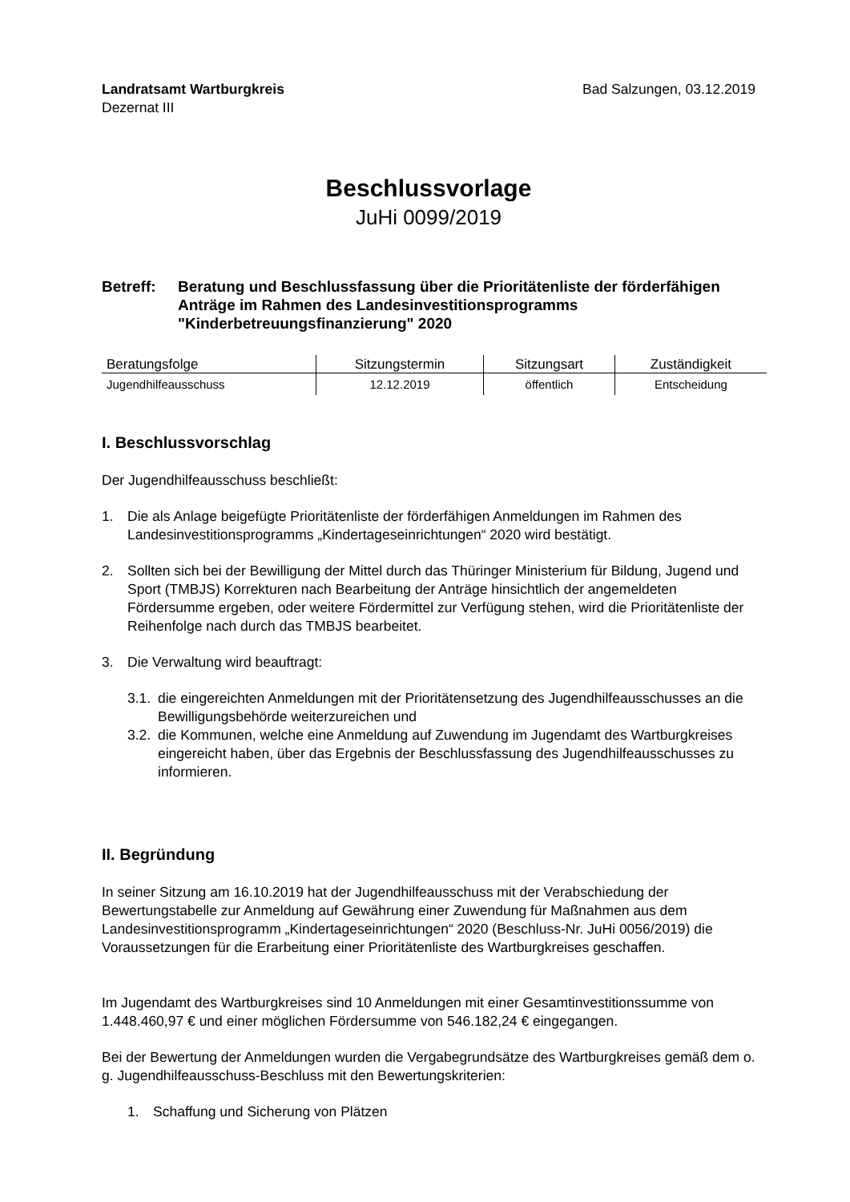Landratsamt Wartburgkreis
Dezernat III
Bad Salzungen, 03.12.2019
Beschlussvorlage
JuHi 0099/2019
Betreff: Beratung und Beschlussfassung über die Prioritätenliste der förderfähigen Anträge im Rahmen des Landesinvestitionsprogramms "Kinderbetreuungsfinanzierung" 2020
| Beratungsfolge | Sitzungstermin | Sitzungsart | Zuständigkeit |
| --- | --- | --- | --- |
| Jugendhilfeausschuss | 12.12.2019 | öffentlich | Entscheidung |
I. Beschlussvorschlag
Der Jugendhilfeausschuss beschließt:
1. Die als Anlage beigefügte Prioritätenliste der förderfähigen Anmeldungen im Rahmen des Landesinvestitionsprogramms „Kindertageseinrichtungen“ 2020 wird bestätigt.
2. Sollten sich bei der Bewilligung der Mittel durch das Thüringer Ministerium für Bildung, Jugend und Sport (TMBJS) Korrekturen nach Bearbeitung der Anträge hinsichtlich der angemeldeten Fördersumme ergeben, oder weitere Fördermittel zur Verfügung stehen, wird die Prioritätenliste der Reihenfolge nach durch das TMBJS bearbeitet.
3. Die Verwaltung wird beauftragt:
3.1. die eingereichten Anmeldungen mit der Prioritätensetzung des Jugendhilfeausschusses an die Bewilligungsbehörde weiterzureichen und
3.2. die Kommunen, welche eine Anmeldung auf Zuwendung im Jugendamt des Wartburgkreises eingereicht haben, über das Ergebnis der Beschlussfassung des Jugendhilfeausschusses zu informieren.
II. Begründung
In seiner Sitzung am 16.10.2019 hat der Jugendhilfeausschuss mit der Verabschiedung der Bewertungstabelle zur Anmeldung auf Gewährung einer Zuwendung für Maßnahmen aus dem Landesinvestitionsprogramm „Kindertageseinrichtungen“ 2020 (Beschluss-Nr. JuHi 0056/2019) die Voraussetzungen für die Erarbeitung einer Prioritätenliste des Wartburgkreises geschaffen.
Im Jugendamt des Wartburgkreises sind 10 Anmeldungen mit einer Gesamtinvestitionssumme von 1.448.460,97 € und einer möglichen Fördersumme von 546.182,24 € eingegangen.
Bei der Bewertung der Anmeldungen wurden die Vergabegrundsätze des Wartburgkreises gemäß dem o. g. Jugendhilfeausschuss-Beschluss mit den Bewertungskriterien:
1. Schaffung und Sicherung von Plätzen